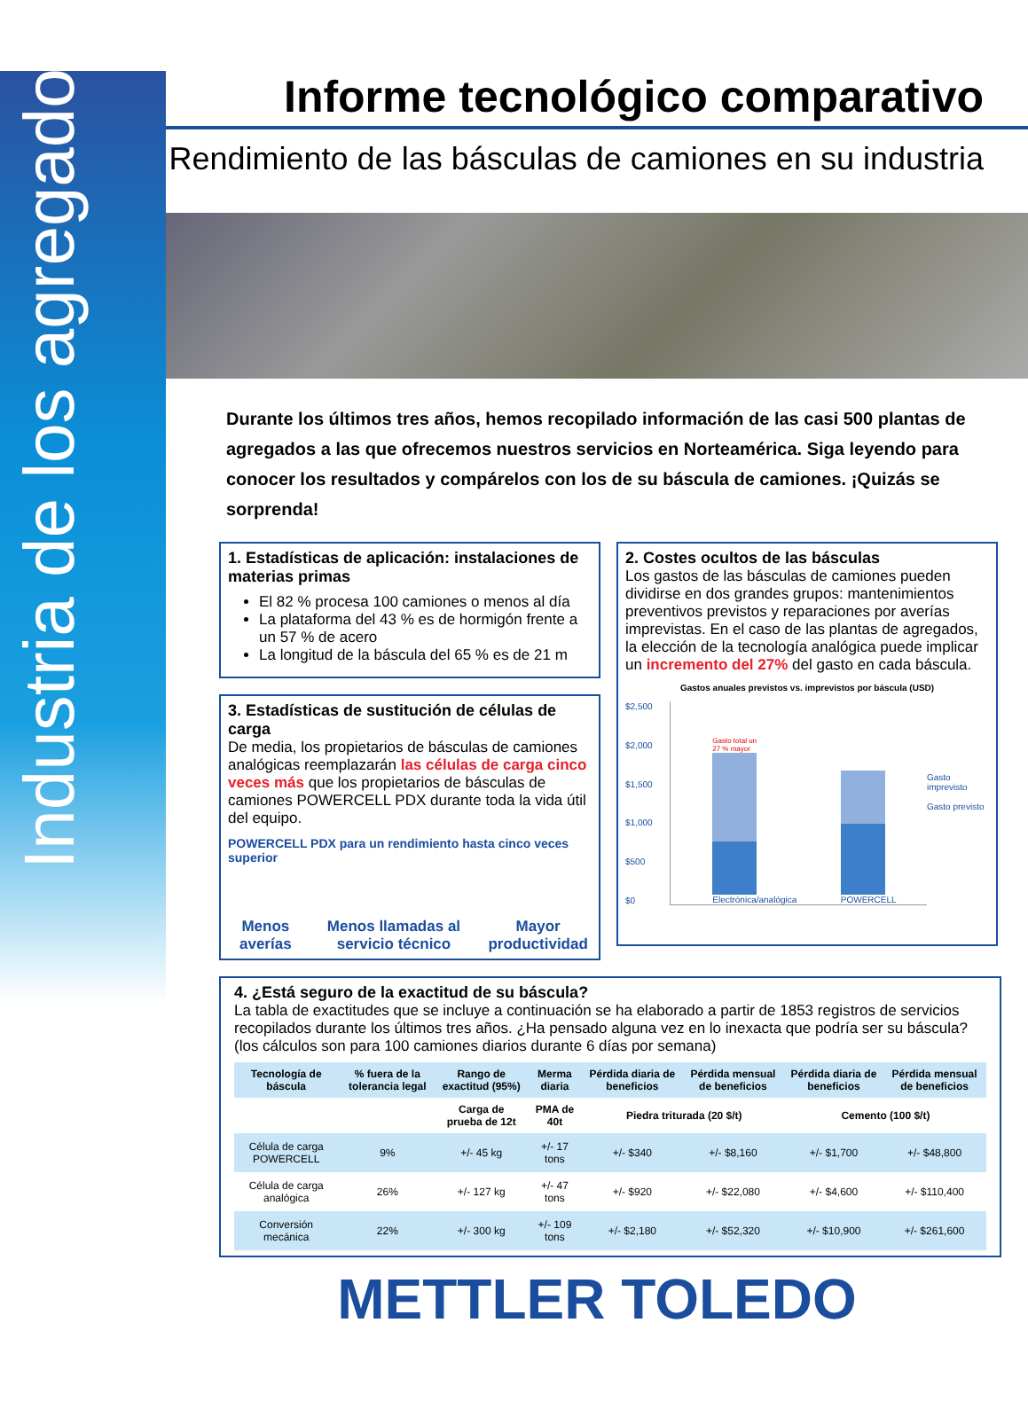Industria de los agregados
Informe tecnológico comparativo
Rendimiento de las básculas de camiones en su industria
Durante los últimos tres años, hemos recopilado información de las casi 500 plantas de agregados a las que ofrecemos nuestros servicios en Norteamérica. Siga leyendo para conocer los resultados y compárelos con los de su báscula de camiones. ¡Quizás se sorprenda!
1. Estadísticas de aplicación: instalaciones de materias primas
El 82 % procesa 100 camiones o menos al día
La plataforma del 43 % es de hormigón frente a un 57 % de acero
La longitud de la báscula del 65 % es de 21 m
3. Estadísticas de sustitución de células de carga
De media, los propietarios de básculas de camiones analógicas reemplazarán las células de carga cinco veces más que los propietarios de básculas de camiones POWERCELL PDX durante toda la vida útil del equipo.
POWERCELL PDX para un rendimiento hasta cinco veces superior
Menos averías Menos llamadas al servicio técnico Mayor productividad
2. Costes ocultos de las básculas
Los gastos de las básculas de camiones pueden dividirse en dos grandes grupos: mantenimientos preventivos previstos y reparaciones por averías imprevistas. En el caso de las plantas de agregados, la elección de la tecnología analógica puede implicar un incremento del 27% del gasto en cada báscula.
Gastos anuales previstos vs. imprevistos por báscula (USD)
$2,500
$2,000
$1,500
$1,000
$500
$0
Gasto total un 27 % mayor
Electrónica/analógica
POWERCELL
Gasto imprevisto
Gasto previsto
4. ¿Está seguro de la exactitud de su báscula?
La tabla de exactitudes que se incluye a continuación se ha elaborado a partir de 1853 registros de servicios recopilados durante los últimos tres años. ¿Ha pensado alguna vez en lo inexacta que podría ser su báscula? (los cálculos son para 100 camiones diarios durante 6 días por semana)
| Tecnología de báscula | % fuera de la tolerancia legal | Rango de exactitud (95%) | Merma diaria | Pérdida diaria de beneficios | Pérdida mensual de beneficios | Pérdida diaria de beneficios | Pérdida mensual de beneficios |
| --- | --- | --- | --- | --- | --- | --- | --- |
| | | Carga de prueba de 12t | PMA de 40t | Piedra triturada (20 $/t) | | Cemento (100 $/t) | |
| Célula de carga POWERCELL | 9% | +/- 45 kg | +/- 17 tons | +/- $340 | +/- $8,160 | +/- $1,700 | +/- $48,800 |
| Célula de carga analógica | 26% | +/- 127 kg | +/- 47 tons | +/- $920 | +/- $22,080 | +/- $4,600 | +/- $110,400 |
| Conversión mecánica | 22% | +/- 300 kg | +/- 109 tons | +/- $2,180 | +/- $52,320 | +/- $10,900 | +/- $261,600 |
METTLER TOLEDO